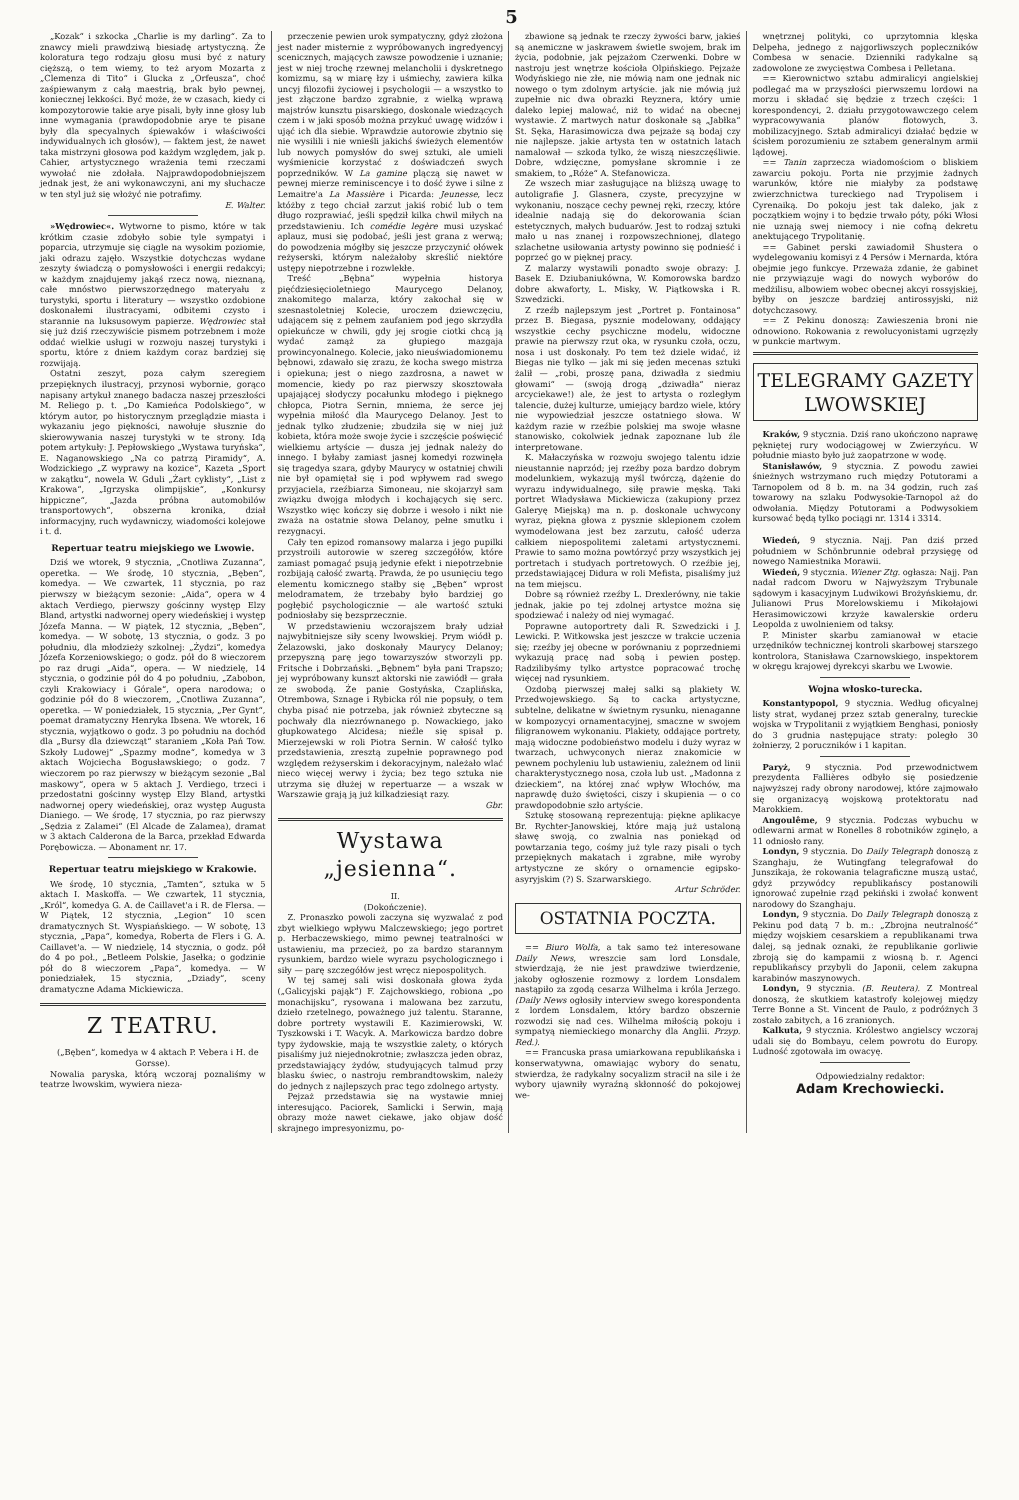5
„Kozak“ i szkocka „Charlie is my darling“. Za to znawcy mieli prawdziwą biesiadę artystyczną. Że koloratura tego rodzaju głosu musi być z natury cięższą, o tem wiemy, to też aryom Mozarta z „Clemenza di Tito“ i Glucka z „Orfeusza“, choć zaśpiewanym z całą maestrią, brak było pewnej, koniecznej lekkości. Być może, że w czasach, kiedy ci kompozytorowie takie arye pisali, były inne głosy lub inne wymagania (prawdopodobnie arye te pisane były dla specyalnych śpiewaków i właściwości indywidualnych ich głosów), — faktem jest, że nawet taka mistrzyni głosowa pod każdym względem, jak p. Cahier, artystycznego wrażenia temi rzeczami wywołać nie zdołała. Najprawdopodobniejszem jednak jest, że ani wykonawczyni, ani my słuchacze w ten styl już się włożyć nie potrafimy.
E. Walter.
»Wędrowiec«. Wytworne to pismo, które w tak krótkim czasie zdobyło sobie tyle sympatyi i poparcia, utrzymuje się ciągle na wysokim poziomie, jaki odrazu zajęło. Wszystkie dotychczas wydane zeszyty świadczą o pomysłowości i energii redakcyi; w każdym znajdujemy jakąś rzecz nową, nieznaną, całe mnóstwo pierwszorzędnego materyału z turystyki, sportu i literatury — wszystko ozdobione doskonałemi ilustracyami, odbitemi czysto i starannie na luksusowym papierze. Wędrowiec stał się już dziś rzeczywiście pismem potrzebnem i może oddać wielkie usługi w rozwoju naszej turystyki i sportu, które z dniem każdym coraz bardziej się rozwijają.
Ostatni zeszyt, poza całym szeregiem przepięknych ilustracyj, przynosi wybornie, gorąco napisany artykuł znanego badacza naszej przeszłości M. Reliego p. t. „Do Kamieńca Podolskiego“, w którym autor, po historycznym przeglądzie miasta i wykazaniu jego piękności, nawołuje słusznie do skierowywania naszej turystyki w te strony. Idą potem artykuły: J. Pepłowskiego „Wystawa turyńska“, E. Naganowskiego „Na co patrzą Piramidy“, A. Wodzickiego „Z wyprawy na kozice“, Kazeta „Sport w zakątku“, nowela W. Gduli „Żart cyklisty“, „List z Krakowa“, „Igrzyska olimpijskie“, „Konkursy hippiczne“, „Jazda próbna automobilów transportowych“, obszerna kronika, dział informacyjny, ruch wydawniczy, wiadomości kolejowe i t. d.
Repertuar teatru miejskiego we Lwowie.
Dziś we wtorek, 9 stycznia, „Cnotliwa Zuzanna“, operetka. — We środę, 10 stycznia, „Bęben“, komedya. — We czwartek, 11 stycznia, po raz pierwszy w bieżącym sezonie: „Aida“, opera w 4 aktach Verdiego, pierwszy gościnny występ Elzy Bland, artystki nadwornej opery wiedeńskiej i występ Józefa Manna. — W piątek, 12 stycznia, „Bęben“, komedya. — W sobotę, 13 stycznia, o godz. 3 po południu, dla młodzieży szkolnej: „Żydzi“, komedya Józefa Korzeniowskiego; o godz. pół do 8 wieczorem po raz drugi „Aida“, opera. — W niedzielę, 14 stycznia, o godzinie pół do 4 po południu, „Zabobon, czyli Krakowiacy i Górale“, opera narodowa; o godzinie pół do 8 wieczorem, „Cnotliwa Zuzanna“, operetka. — W poniedziałek, 15 stycznia, „Per Gynt“, poemat dramatyczny Henryka Ibsena. We wtorek, 16 stycznia, wyjątkowo o godz. 3 po południu na dochód dla „Bursy dla dziewcząt“ staraniem „Koła Pań Tow. Szkoły Ludowej“ „Spazmy modne“, komedya w 3 aktach Wojciecha Bogusławskiego; o godz. 7 wieczorem po raz pierwszy w bieżącym sezonie „Bal maskowy“, opera w 5 aktach J. Verdiego, trzeci i przedostatni gościnny występ Elzy Bland, artystki nadwornej opery wiedeńskiej, oraz występ Augusta Dianiego. — We środę, 17 stycznia, po raz pierwszy „Sędzia z Zalamei“ (El Alcade de Zalamea), dramat w 3 aktach Calderona de la Barca, przekład Edwarda Porębowicza. — Abonament nr. 17.
Repertuar teatru miejskiego w Krakowie.
We środę, 10 stycznia, „Tamten“, sztuka w 5 aktach I. Maskoffa. — We czwartek, 11 stycznia, „Król“, komedya G. A. de Caillavet'a i R. de Flersa. — W Piątek, 12 stycznia, „Legion“ 10 scen dramatycznych St. Wyspiańskiego. — W sobotę, 13 stycznia, „Papa“, komedya, Roberta de Flers i G. A. Caillavet'a. — W niedzielę, 14 stycznia, o godz. pół do 4 po poł., „Betleem Polskie, Jasełka; o godzinie pół do 8 wieczorem „Papa“, komedya. — W poniedziałek, 15 stycznia, „Dziady“, sceny dramatyczne Adama Mickiewicza.
Z TEATRU.
(„Bęben“, komedya w 4 aktach P. Vebera i H. de Gorsse).
Nowalia paryska, którą wczoraj poznaliśmy w teatrze lwowskim, wywiera nieza-
przeczenie pewien urok sympatyczny, gdyż złożona jest nader misternie z wypróbowanych ingredyencyj scenicznych, mających zawsze powodzenie i uznanie; jest w niej trochę rzewnej melancholii i dyskretnego komizmu, są w miarę łzy i uśmiechy, zawiera kilka uncyj filozofii życiowej i psychologii — a wszystko to jest złączone bardzo zgrabnie, z wielką wprawą majstrów kunsztu pisarskiego, doskonale wiedzących czem i w jaki sposób można przykuć uwagę widzów i ująć ich dla siebie. Wprawdzie autorowie zbytnio się nie wysilili i nie wnieśli jakichś świeżych elementów lub nowych pomysłów do swej sztuki, ale umieli wyśmienicie korzystać z doświadczeń swych poprzedników. W La gamine plączą się nawet w pewnej mierze reminiscencye i to dość żywe i silne z Lemaitre'a La Massière i Picarda: Jeunesse, lecz któżby z tego chciał zarzut jakiś robić lub o tem długo rozprawiać, jeśli spędził kilka chwil miłych na przedstawieniu. Ich comédie legère musi uzyskać aplauz, musi się podobać, jeśli jest grana z werwą; do powodzenia mógłby się jeszcze przyczynić ołówek reżyserski, którym należałoby skreślić niektóre ustępy niepotrzebne i rozwlekłe.
Treść „Bębna“ wypełnia historya pięćdziesięcioletniego Maurycego Delanoy, znakomitego malarza, który zakochał się w szesnastoletniej Kolecie, uroczem dziewczęciu, udającem się z pełnem zaufaniem pod jego skrzydła opiekuńcze w chwili, gdy jej srogie ciotki chcą ją wydać zamąż za głupiego mazgaja prowincyonalnego. Kolecie, jako nieuświadomionemu bębnowi, zdawało się zrazu, że kocha swego mistrza i opiekuna; jest o niego zazdrosna, a nawet w momencie, kiedy po raz pierwszy skosztowała upajającej słodyczy pocałunku młodego i pięknego chłopca, Piotra Sernin, mniema, że serce jej wypełnia miłość dla Maurycego Delanoy. Jest to jednak tylko złudzenie; zbudziła się w niej już kobieta, która może swoje życie i szczęście poświęcić wielkiemu artyście — dusza jej jednak należy do innego. I byłaby zamiast jasnej komedyi rozwinęła się tragedya szara, gdyby Maurycy w ostatniej chwili nie był opamiętał się i pod wpływem rad swego przyjaciela, rzeźbiarza Simoneau, nie skojarzył sam związku dwojga młodych i kochających się serc. Wszystko więc kończy się dobrze i wesoło i nikt nie zważa na ostatnie słowa Delanoy, pełne smutku i rezygnacyi.
Cały ten epizod romansowy malarza i jego pupilki przystroili autorowie w szereg szczegółów, które zamiast pomagać psują jedynie efekt i niepotrzebnie rozbijają całość zwartą. Prawda, że po usunięciu tego elementu komicznego stałby się „Bęben“ wprost melodramatem, że trzebaby było bardziej go pogłębić psychologicznie — ale wartość sztuki podniosłaby się bezsprzecznie.
W przedstawieniu wczorajszem brały udział najwybitniejsze siły sceny lwowskiej. Prym wiódł p. Żelazowski, jako doskonały Maurycy Delanoy; przepyszną parę jego towarzyszów stworzyli pp. Fritsche i Dobrzański. „Bębnem“ była pani Trapszo; jej wypróbowany kunszt aktorski nie zawiódł — grała ze swobodą. Że panie Gostyńska, Czaplińska, Otrembowa, Sznage i Rybicka ról nie popsuły, o tem chyba pisać nie potrzeba, jak również zbyteczne są pochwały dla niezrównanego p. Nowackiego, jako głupkowatego Alcidesa; nieźle się spisał p. Mierzejewski w roli Piotra Sernin. W całość tylko przedstawienia, zresztą zupełnie poprawnego pod względem reżyserskim i dekoracyjnym, należało wlać nieco więcej werwy i życia; bez tego sztuka nie utrzyma się dłużej w repertuarze — a wszak w Warszawie grają ją już kilkadziesiąt razy.
Gbr.
Wystawa „jesienna“.
II.
(Dokończenie).
Z. Pronaszko powoli zaczyna się wyzwalać z pod zbyt wielkiego wpływu Malczewskiego; jego portret p. Herbaczewskiego, mimo pewnej teatralności w ustawieniu, ma przecież, po za bardzo starannym rysunkiem, bardzo wiele wyrazu psychologicznego i siły — parę szczegółów jest wręcz niepospolitych.
W tej samej sali wisi doskonała głowa żyda („Galicyjski pająk“) F. Zajchowskiego, robiona „po monachijsku“, rysowana i malowana bez zarzutu, dzieło rzetelnego, poważnego już talentu. Staranne, dobre portrety wystawili E. Kazimierowski, W. Tyszkowski i T. Wacyk. A. Markowicza bardzo dobre typy żydowskie, mają te wszystkie zalety, o których pisaliśmy już niejednokrotnie; zwłaszcza jeden obraz, przedstawiający żydów, studyujących talmud przy blasku świec, o nastroju rembrandtowskim, należy do jednych z najlepszych prac tego zdolnego artysty.
Pejzaż przedstawia się na wystawie mniej interesująco. Paciorek, Samlicki i Serwin, mają obrazy może nawet ciekawe, jako objaw dość skrajnego impresyonizmu, po-
zbawione są jednak te rzeczy żywości barw, jakieś są anemiczne w jaskrawem świetle swojem, brak im życia, podobnie, jak pejzażom Czerwenki. Dobre w nastroju jest wnętrze kościoła Olpińskiego. Pejzaże Wodyńskiego nie złe, nie mówią nam one jednak nic nowego o tym zdolnym artyście. jak nie mówią już zupełnie nic dwa obrazki Reyznera, który umie daleko lepiej malować, niż to widać na obecnej wystawie. Z martwych natur doskonałe są „Jabłka“ St. Sęka, Harasimowicza dwa pejzaże są bodaj czy nie najlepsze. jakie artysta ten w ostatnich latach namalował — szkoda tylko, że wiszą nieszczęśliwie. Dobre, wdzięczne, pomysłane skromnie i ze smakiem, to „Róże“ A. Stefanowicza.
Ze wszech miar zasługujące na bliższą uwagę to autoligrafie J. Glasnera, czyste, precyzyjne w wykonaniu, noszące cechy pewnej ręki, rzeczy, które idealnie nadają się do dekorowania ścian estetycznych, małych buduarów. Jest to rodzaj sztuki mało u nas znanej i rozpowszechnionej, dlatego szlachetne usiłowania artysty powinno się podnieść i poprzeć go w pięknej pracy.
Z malarzy wystawili ponadto swoje obrazy: J. Basek E. Dziubaniukówna, W. Komorowska bardzo dobre akwaforty, L. Misky, W. Piątkowska i R. Szwedzicki.
Z rzeźb najlepszym jest „Portret p. Fontainosa“ przez B. Biegasa, pysznie modelowany, oddający wszystkie cechy psychiczne modelu, widoczne prawie na pierwszy rzut oka, w rysunku czoła, oczu, nosa i ust doskonały. Po tem też dziele widać, iż Biegas nie tylko — jak mi się jeden mecenas sztuki żalił — „robi, proszę pana, dziwadła z siedmiu głowami“ — (swoją drogą „dziwadła“ nieraz arcyciekawe!) ale, że jest to artysta o rozległym talencie, dużej kulturze, umiejący bardzo wiele, który nie wypowiedział jeszcze ostatniego słowa. W każdym razie w rzeźbie polskiej ma swoje własne stanowisko, cokolwiek jednak zapoznane lub źle interpretowane.
K. Małaczyńska w rozwoju swojego talentu idzie nieustannie naprzód; jej rzeźby poza bardzo dobrym modelunkiem, wykazują myśl twórczą, dążenie do wyrazu indywidualnego, siłę prawie męską. Taki portret Władysława Mickiewicza (zakupiony przez Galeryę Miejską) ma n. p. doskonale uchwycony wyraz, piękna głowa z pysznie sklepionem czołem wymodelowana jest bez zarzutu, całość uderza całkiem niepospolitemi zaletami artystycznemi. Prawie to samo można powtórzyć przy wszystkich jej portretach i studyach portretowych. O rzeźbie jej, przedstawiającej Didura w roli Mefista, pisaliśmy już na tem miejscu.
Dobre są również rzeźby L. Drexlerówny, nie takie jednak, jakie po tej zdolnej artystce można się spodziewać i należy od niej wymagać.
Poprawne autoportrety dali R. Szwedzicki i J. Lewicki. P. Witkowska jest jeszcze w trakcie uczenia się; rzeźby jej obecne w porównaniu z poprzedniemi wykazują pracę nad sobą i pewien postęp. Radzilibyśmy tylko artystce popracować trochę więcej nad rysunkiem.
Ozdobą pierwszej małej salki są plakiety W. Przedwojewskiego. Są to cacka artystyczne, subtelne, delikatne w świetnym rysunku, nienaganne w kompozycyi ornamentacyjnej, smaczne w swojem filigranowem wykonaniu. Plakiety, oddające portrety, mają widoczne podobieństwo modelu i duży wyraz w twarzach, uchwyconych nieraz znakomicie w pewnem pochyleniu lub ustawieniu, zależnem od linii charakterystycznego nosa, czoła lub ust. „Madonna z dzieckiem“, na której znać wpływ Włochów, ma naprawdę dużo świętości, ciszy i skupienia — o co prawdopodobnie szło artyście.
Sztukę stosowaną reprezentują: piękne aplikacye Br. Rychter-Janowskiej, które mają już ustaloną sławę swoją, co zwalnia nas poniekąd od powtarzania tego, cośmy już tyle razy pisali o tych przepięknych makatach i zgrabne, miłe wyroby artystyczne ze skóry o ornamencie egipsko-asyryjskim (?) S. Szarwarskiego.
Artur Schröder.
OSTATNIA POCZTA.
== Biuro Wolfa, a tak samo też interesowane Daily News, wreszcie sam lord Lonsdale, stwierdzają, że nie jest prawdziwe twierdzenie, jakoby ogłoszenie rozmowy z lordem Lonsdalem nastąpiło za zgodą cesarza Wilhelma i króla Jerzego. (Daily News ogłosiły interview swego korespondenta z lordem Lonsdalem, który bardzo obszernie rozwodzi się nad ces. Wilhelma miłością pokoju i sympatyą niemieckiego monarchy dla Anglii. Przyp. Red.).
== Francuska prasa umiarkowana republikańska i konserwatywna, omawiając wybory do senatu, stwierdza, że radykalny socyalizm stracił na sile i że wybory ujawniły wyraźną skłonność do pokojowej we-
wnętrznej polityki, co uprzytomnia klęska Delpeha, jednego z najgorliwszych popleczników Combesa w senacie. Dzienniki radykalne są zadowolone ze zwycięstwa Combesa i Pelletana.
== Kierownictwo sztabu admiralicyi angielskiej podlegać ma w przyszłości pierwszemu lordowi na morzu i składać się będzie z trzech części: 1 korespondencyi, 2. działu przygotowawczego celem wypracowywania planów flotowych, 3. mobilizacyjnego. Sztab admiralicyi działać będzie w ścisłem porozumieniu ze sztabem generalnym armii lądowej.
== Tanin zaprzecza wiadomościom o bliskiem zawarciu pokoju. Porta nie przyjmie żadnych warunków, które nie miałyby za podstawę zwierzchnictwa tureckiego nad Trypolisem i Cyrenaiką. Do pokoju jest tak daleko, jak z początkiem wojny i to będzie trwało póty, póki Włosi nie uznają swej niemocy i nie cofną dekretu anektującego Trypolitanię.
== Gabinet perski zawiadomił Shustera o wydelegowaniu komisyi z 4 Persów i Mernarda, która obejmie jego funkcye. Przeważa zdanie, że gabinet nie przywiązuje wagi do nowych wyborów do medżilisu, albowiem wobec obecnej akcyi rossyjskiej, byłby on jeszcze bardziej antirossyjski, niż dotychczasowy.
== Z Pekinu donoszą: Zawieszenia broni nie odnowiono. Rokowania z rewolucyonistami ugrzęzły w punkcie martwym.
TELEGRAMY GAZETY LWOWSKIEJ
Kraków, 9 stycznia. Dziś rano ukończono naprawę pękniętej rury wodociągowej w Zwierzyńcu. W południe miasto było już zaopatrzone w wodę.
Stanisławów, 9 stycznia. Z powodu zawiei śnieżnych wstrzymano ruch między Potutorami a Tarnopolem od 8 b. m. na 34 godzin, ruch zaś towarowy na szlaku Podwysokie-Tarnopol aż do odwołania. Między Potutorami a Podwysokiem kursować będą tylko pociągi nr. 1314 i 3314.
Wiedeń, 9 stycznia. Najj. Pan dziś przed południem w Schönbrunnie odebrał przysięgę od nowego Namiestnika Morawii.
Wiedeń, 9 stycznia. Wiener Ztg. ogłasza: Najj. Pan nadał radcom Dworu w Najwyższym Trybunale sądowym i kasacyjnym Ludwikowi Brożyńskiemu, dr. Julianowi Prus Morelowskiemu i Mikołajowi Herasimowiczowi krzyże kawalerskie orderu Leopolda z uwolnieniem od taksy.
P. Minister skarbu zamianował w etacie urzędników technicznej kontroli skarbowej starszego kontrolora, Stanisława Czarnowskiego, inspektorem w okręgu krajowej dyrekcyi skarbu we Lwowie.
Wojna włosko-turecka.
Konstantypopol, 9 stycznia. Według oficyalnej listy strat, wydanej przez sztab generalny, tureckie wojska w Trypolitanii z wyjątkiem Benghasi, poniosły do 3 grudnia następujące straty: poległo 30 żołnierzy, 2 poruczników i 1 kapitan.
Paryż, 9 stycznia. Pod przewodnictwem prezydenta Fallières odbyło się posiedzenie najwyższej rady obrony narodowej, które zajmowało się organizacyą wojskową protektoratu nad Marokkiem.
Angoulême, 9 stycznia. Podczas wybuchu w odlewarni armat w Ronelles 8 robotników zginęło, a 11 odniosło rany.
Londyn, 9 stycznia. Do Daily Telegraph donoszą z Szanghaju, że Wutingfang telegrafował do Junszikaja, że rokowania telagraficzne muszą ustać, gdyż przywódcy republikańscy postanowili ignorować zupełnie rząd pekiński i zwołać konwent narodowy do Szanghaju.
Londyn, 9 stycznia. Do Daily Telegraph donoszą z Pekinu pod datą 7 b. m.: „Zbrojna neutralność“ między wojskiem cesarskiem a republikanami trwa dalej, są jednak oznaki, że republikanie gorliwie zbroją się do kampamii z wiosną b. r. Agenci republikańscy przybyli do Japonii, celem zakupna karabinów maszynowych.
Londyn, 9 stycznia. (B. Reutera). Z Montreal donoszą, że skutkiem katastrofy kolejowej między Terre Bonne a St. Vincent de Paulo, z podróżnych 3 zostało zabitych, a 16 zranionych.
Kalkuta, 9 stycznia. Królestwo angielscy wczoraj udali się do Bombayu, celem powrotu do Europy. Ludność zgotowała im owacyę.
Odpowiedzialny redaktor:
Adam Krechowiecki.